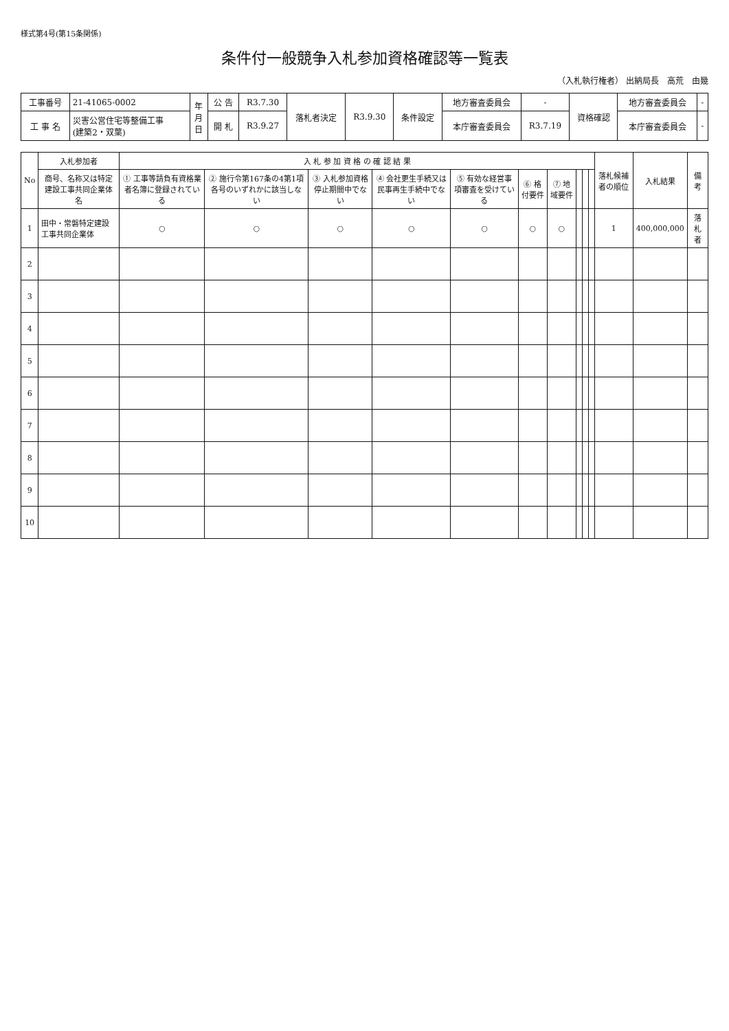様式第4号(第15条関係)
条件付一般競争入札参加資格確認等一覧表
（入札執行権者） 出納局長　高荒　由幾
| 工事番号 | 21-41065-0002 | 年 月 日 | 公 告 | R3.7.30 | 落札者決定 | R3.9.30 | 条件設定 | 地方審査委員会 | - | 資格確認 | 地方審査委員会 | - |
| 工 事 名 | 災害公営住宅等整備工事 (建築2・双葉) | | 開 札 | R3.9.27 | | | | 本庁審査委員会 | R3.7.19 | | 本庁審査委員会 | - |
| No | 入札参加者 | 入 札 参 加 資 格 の 確 認 結 果 | | | | | | | | | | 落札候補者の順位 | 入札結果 | 備 考 |
| --- | --- | --- | --- | --- | --- | --- | --- | --- | --- | --- | --- | --- | --- | --- |
| | 商号、名称又は特定建設工事共同企業体名 | ① 工事等請負有資格業者名簿に登録されている | ② 施行令第167条の4第1項各号のいずれかに該当しない | ③ 入札参加資格停止期間中でない | ④ 会社更生手続又は民事再生手続中でない | ⑤ 有効な経営事項審査を受けている | ⑥ 格付要件 | ⑦ 地域要件 | | | | | | |
| 1 | 田中・常磐特定建設工事共同企業体 | ○ | ○ | ○ | ○ | ○ | ○ | ○ | | | | 1 | 400,000,000 | 落札者 |
| 2 | | | | | | | | | | | | | | |
| 3 | | | | | | | | | | | | | | |
| 4 | | | | | | | | | | | | | | |
| 5 | | | | | | | | | | | | | | |
| 6 | | | | | | | | | | | | | | |
| 7 | | | | | | | | | | | | | | |
| 8 | | | | | | | | | | | | | | |
| 9 | | | | | | | | | | | | | | |
| 10 | | | | | | | | | | | | | | |